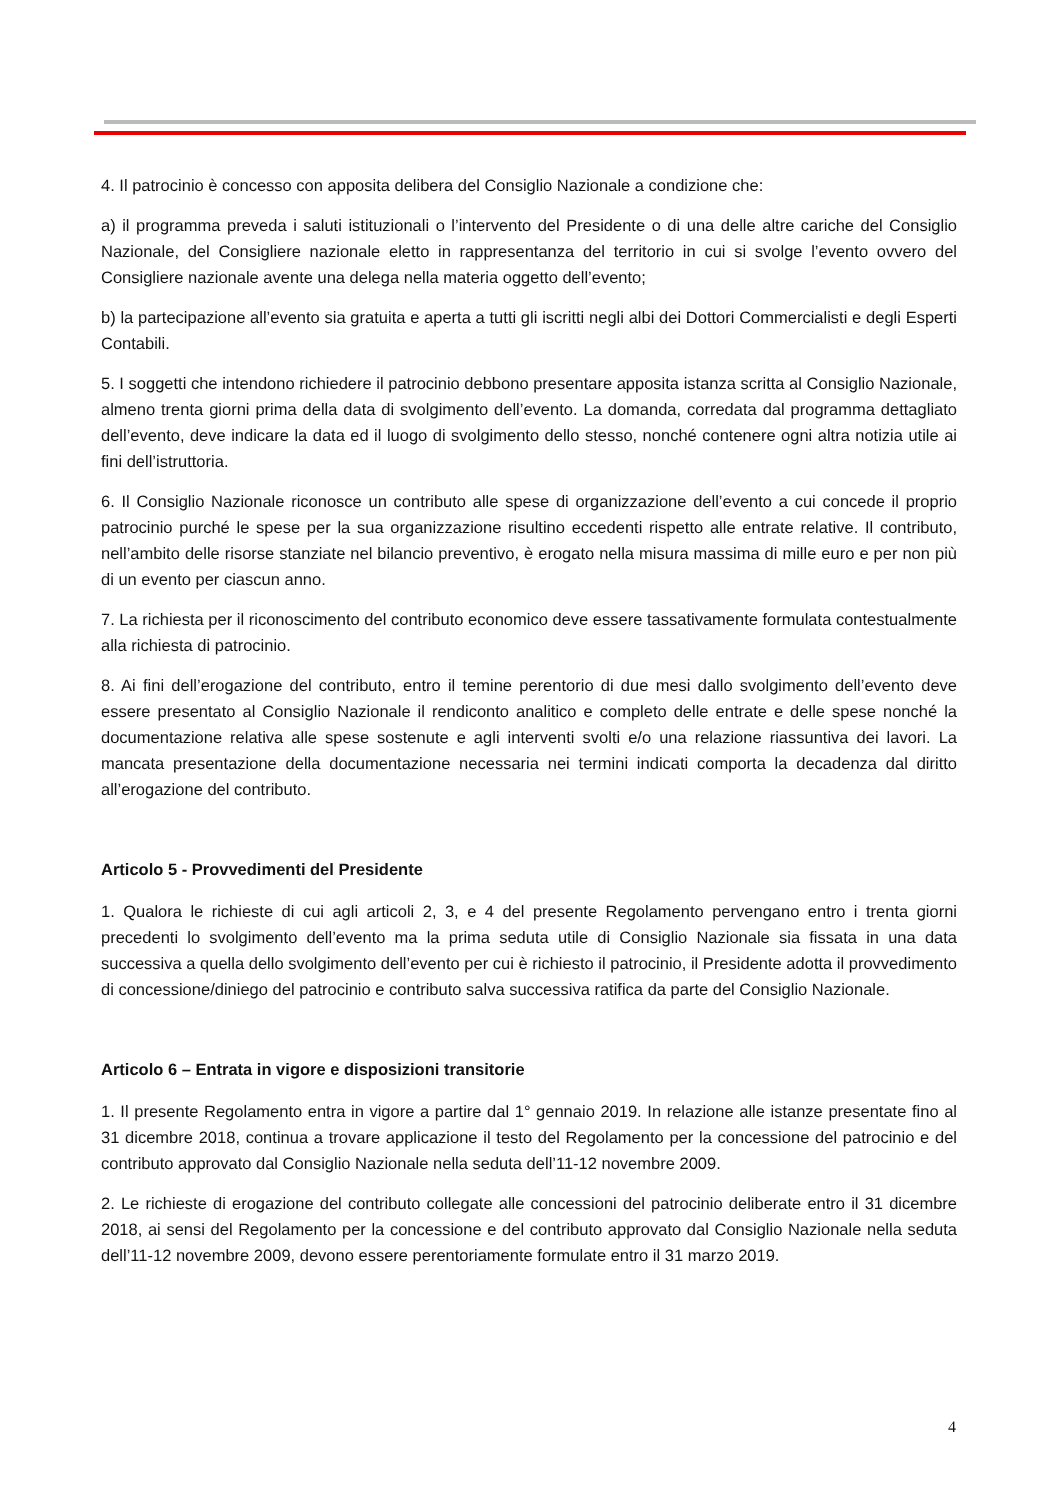4. Il patrocinio è concesso con apposita delibera del Consiglio Nazionale a condizione che:
a) il programma preveda i saluti istituzionali o l’intervento del Presidente o di una delle altre cariche del Consiglio Nazionale, del Consigliere nazionale eletto in rappresentanza del territorio in cui si svolge l’evento ovvero del Consigliere nazionale avente una delega nella materia oggetto dell’evento;
b) la partecipazione all’evento sia gratuita e aperta a tutti gli iscritti negli albi dei Dottori Commercialisti e degli Esperti Contabili.
5. I soggetti che intendono richiedere il patrocinio debbono presentare apposita istanza scritta al Consiglio Nazionale, almeno trenta giorni prima della data di svolgimento dell’evento. La domanda, corredata dal programma dettagliato dell’evento, deve indicare la data ed il luogo di svolgimento dello stesso, nonché contenere ogni altra notizia utile ai fini dell’istruttoria.
6. Il Consiglio Nazionale riconosce un contributo alle spese di organizzazione dell’evento a cui concede il proprio patrocinio purché le spese per la sua organizzazione risultino eccedenti rispetto alle entrate relative. Il contributo, nell’ambito delle risorse stanziate nel bilancio preventivo, è erogato nella misura massima di mille euro e per non più di un evento per ciascun anno.
7. La richiesta per il riconoscimento del contributo economico deve essere tassativamente formulata contestualmente alla richiesta di patrocinio.
8. Ai fini dell’erogazione del contributo, entro il temine perentorio di due mesi dallo svolgimento dell’evento deve essere presentato al Consiglio Nazionale il rendiconto analitico e completo delle entrate e delle spese nonché la documentazione relativa alle spese sostenute e agli interventi svolti e/o una relazione riassuntiva dei lavori. La mancata presentazione della documentazione necessaria nei termini indicati comporta la decadenza dal diritto all’erogazione del contributo.
Articolo 5 - Provvedimenti del Presidente
1. Qualora le richieste di cui agli articoli 2, 3, e 4 del presente Regolamento pervengano entro i trenta giorni precedenti lo svolgimento dell’evento ma la prima seduta utile di Consiglio Nazionale sia fissata in una data successiva a quella dello svolgimento dell’evento per cui è richiesto il patrocinio, il Presidente adotta il provvedimento di concessione/diniego del patrocinio e contributo salva successiva ratifica da parte del Consiglio Nazionale.
Articolo 6 – Entrata in vigore e disposizioni transitorie
1. Il presente Regolamento entra in vigore a partire dal 1° gennaio 2019. In relazione alle istanze presentate fino al 31 dicembre 2018, continua a trovare applicazione il testo del Regolamento per la concessione del patrocinio e del contributo approvato dal Consiglio Nazionale nella seduta dell’11-12 novembre 2009.
2. Le richieste di erogazione del contributo collegate alle concessioni del patrocinio deliberate entro il 31 dicembre 2018, ai sensi del Regolamento per la concessione e del contributo approvato dal Consiglio Nazionale nella seduta dell’11-12 novembre 2009, devono essere perentoriamente formulate entro il 31 marzo 2019.
4